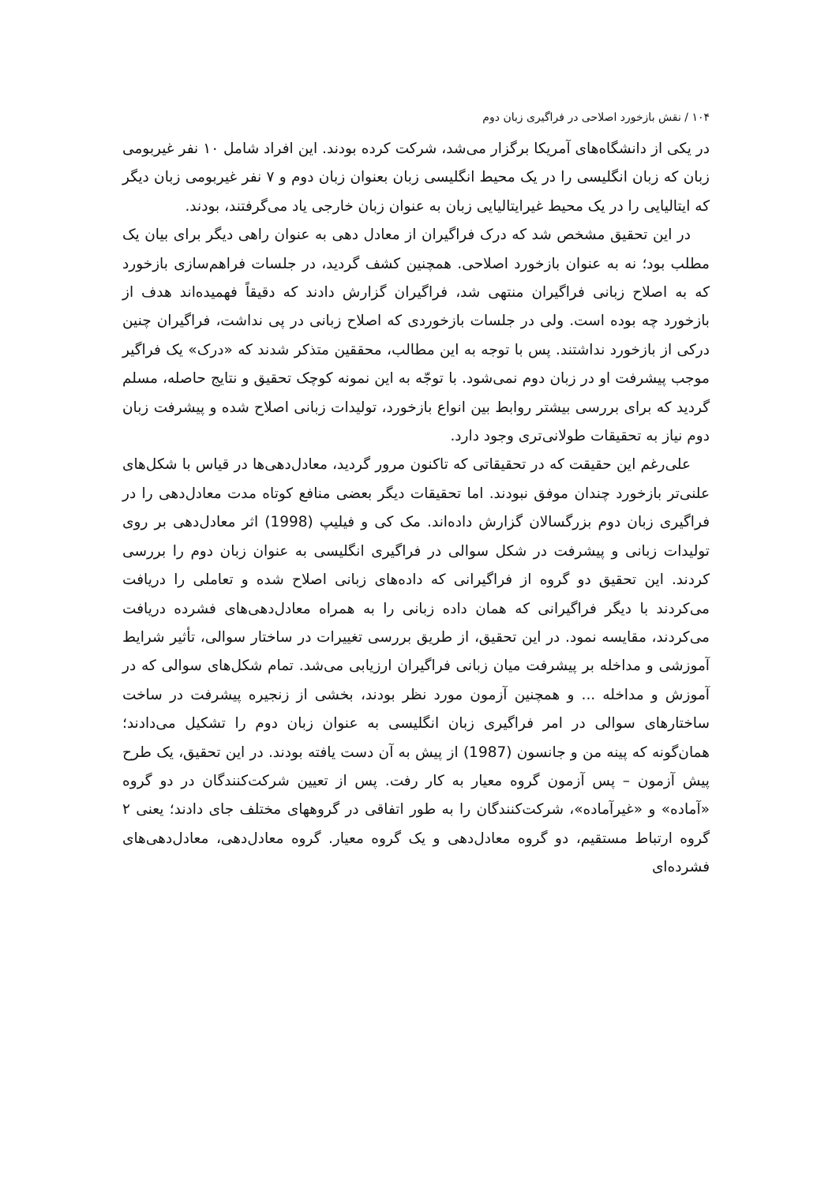۱۰۴ / نقش بازخورد اصلاحی در فراگیری زبان دوم
در یکی از دانشگاه‌های آمریکا برگزار می‌شد، شرکت کرده بودند. این افراد شامل ۱۰ نفر غیربومی زبان که زبان انگلیسی را در یک محیط انگلیسی زبان بعنوان زبان دوم و ۷ نفر غیربومی زبان دیگر که ایتالیایی را در یک محیط غیرایتالیایی زبان به عنوان زبان خارجی یاد می‌گرفتند، بودند.
در این تحقیق مشخص شد که درک فراگیران از معادل دهی به عنوان راهی دیگر برای بیان یک مطلب بود؛ نه به عنوان بازخورد اصلاحی. همچنین کشف گردید، در جلسات فراهم‌سازی بازخورد که به اصلاح زبانی فراگیران منتهی شد، فراگیران گزارش دادند که دقیقاً فهمیده‌اند هدف از بازخورد چه بوده است. ولی در جلسات بازخوردی که اصلاح زبانی در پی نداشت، فراگیران چنین درکی از بازخورد نداشتند. پس با توجه به این مطالب، محققین متذکر شدند که «درک» یک فراگیر موجب پیشرفت او در زبان دوم نمی‌شود. با توجّه به این نمونه کوچک تحقیق و نتایج حاصله، مسلم گردید که برای بررسی بیشتر روابط بین انواع بازخورد، تولیدات زبانی اصلاح شده و پیشرفت زبان دوم نیاز به تحقیقات طولانی‌تری وجود دارد.
علی‌رغم این حقیقت که در تحقیقاتی که تاکنون مرور گردید، معادل‌دهی‌ها در قیاس با شکل‌های علنی‌تر بازخورد چندان موفق نبودند. اما تحقیقات دیگر بعضی منافع کوتاه مدت معادل‌دهی را در فراگیری زبان دوم بزرگسالان گزارش داده‌اند. مک کی و فیلیپ (1998) اثر معادل‌دهی بر روی تولیدات زبانی و پیشرفت در شکل سوالی در فراگیری انگلیسی به عنوان زبان دوم را بررسی کردند. این تحقیق دو گروه از فراگیرانی که داده‌های زبانی اصلاح شده و تعاملی را دریافت می‌کردند با دیگر فراگیرانی که همان داده زبانی را به همراه معادل‌دهی‌های فشرده دریافت می‌کردند، مقایسه نمود. در این تحقیق، از طریق بررسی تغییرات در ساختار سوالی، تأثیر شرایط آموزشی و مداخله بر پیشرفت میان زبانی فراگیران ارزیابی می‌شد. تمام شکل‌های سوالی که در آموزش و مداخله ... و همچنین آزمون مورد نظر بودند، بخشی از زنجیره پیشرفت در ساخت ساختارهای سوالی در امر فراگیری زبان انگلیسی به عنوان زبان دوم را تشکیل می‌دادند؛ همان‌گونه که پینه من و جانسون (1987) از پیش به آن دست یافته بودند. در این تحقیق، یک طرح پیش آزمون – پس آزمون گروه معیار به کار رفت. پس از تعیین شرکت‌کنندگان در دو گروه «آماده» و «غیرآماده»، شرکت‌کنندگان را به طور اتفاقی در گروههای مختلف جای دادند؛ یعنی ۲ گروه ارتباط مستقیم، دو گروه معادل‌دهی و یک گروه معیار. گروه معادل‌دهی، معادل‌دهی‌های فشرده‌ای